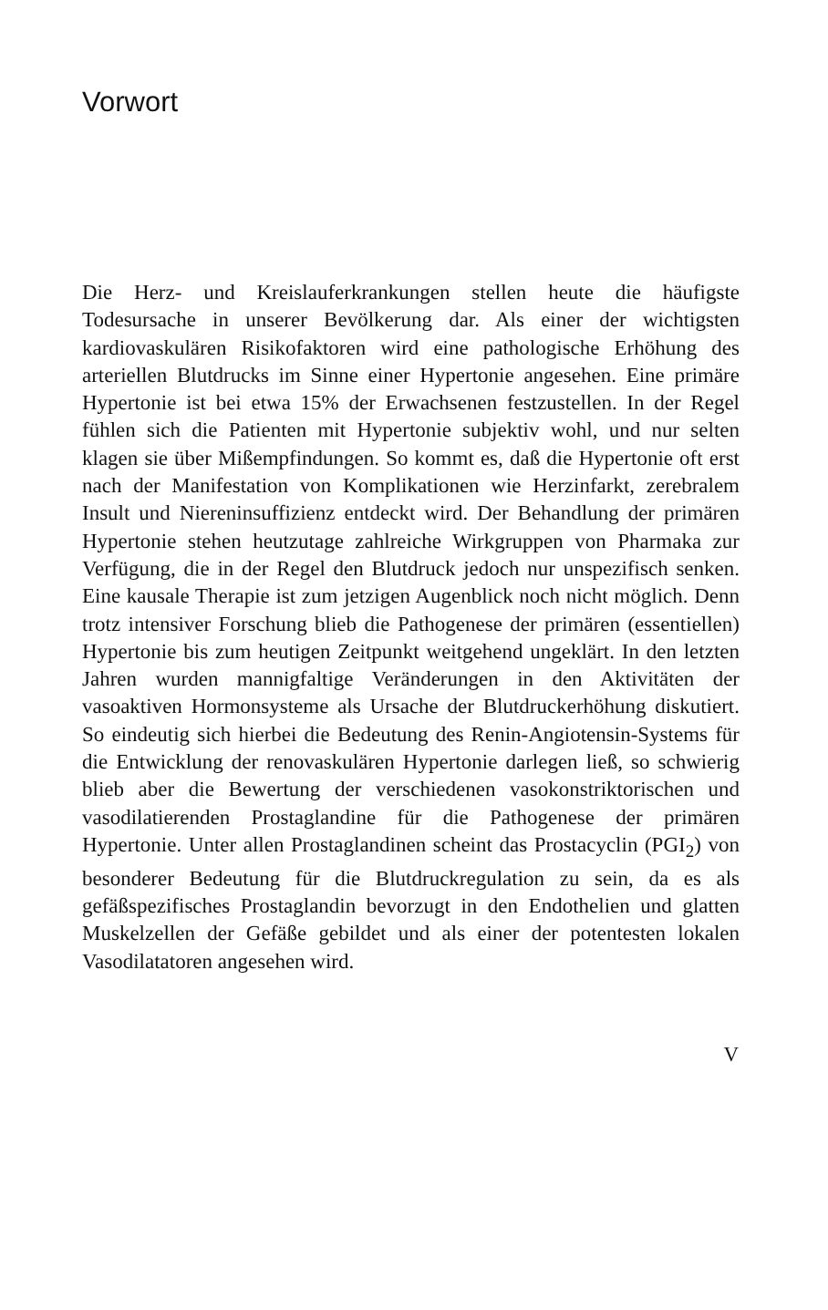Vorwort
Die Herz- und Kreislauferkrankungen stellen heute die häufigste Todesursache in unserer Bevölkerung dar. Als einer der wichtigsten kardiovaskulären Risikofaktoren wird eine pathologische Erhöhung des arteriellen Blutdrucks im Sinne einer Hypertonie angesehen. Eine primäre Hypertonie ist bei etwa 15% der Erwachsenen festzustellen. In der Regel fühlen sich die Patienten mit Hypertonie subjektiv wohl, und nur selten klagen sie über Mißempfindungen. So kommt es, daß die Hypertonie oft erst nach der Manifestation von Komplikationen wie Herzinfarkt, zerebralem Insult und Niereninsuffizienz entdeckt wird. Der Behandlung der primären Hypertonie stehen heutzutage zahlreiche Wirkgruppen von Pharmaka zur Verfügung, die in der Regel den Blutdruck jedoch nur unspezifisch senken. Eine kausale Therapie ist zum jetzigen Augenblick noch nicht möglich. Denn trotz intensiver Forschung blieb die Pathogenese der primären (essentiellen) Hypertonie bis zum heutigen Zeitpunkt weitgehend ungeklärt. In den letzten Jahren wurden mannigfaltige Veränderungen in den Aktivitäten der vasoaktiven Hormonsysteme als Ursache der Blutdruckerhöhung diskutiert. So eindeutig sich hierbei die Bedeutung des Renin-Angiotensin-Systems für die Entwicklung der renovaskulären Hypertonie darlegen ließ, so schwierig blieb aber die Bewertung der verschiedenen vasokonstriktorischen und vasodilatierenden Prostaglandine für die Pathogenese der primären Hypertonie. Unter allen Prostaglandinen scheint das Prostacyclin (PGI<sub>2</sub>) von besonderer Bedeutung für die Blutdruckregulation zu sein, da es als gefäßspezifisches Prostaglandin bevorzugt in den Endothelien und glatten Muskelzellen der Gefäße gebildet und als einer der potentesten lokalen Vasodilatatoren angesehen wird.
V